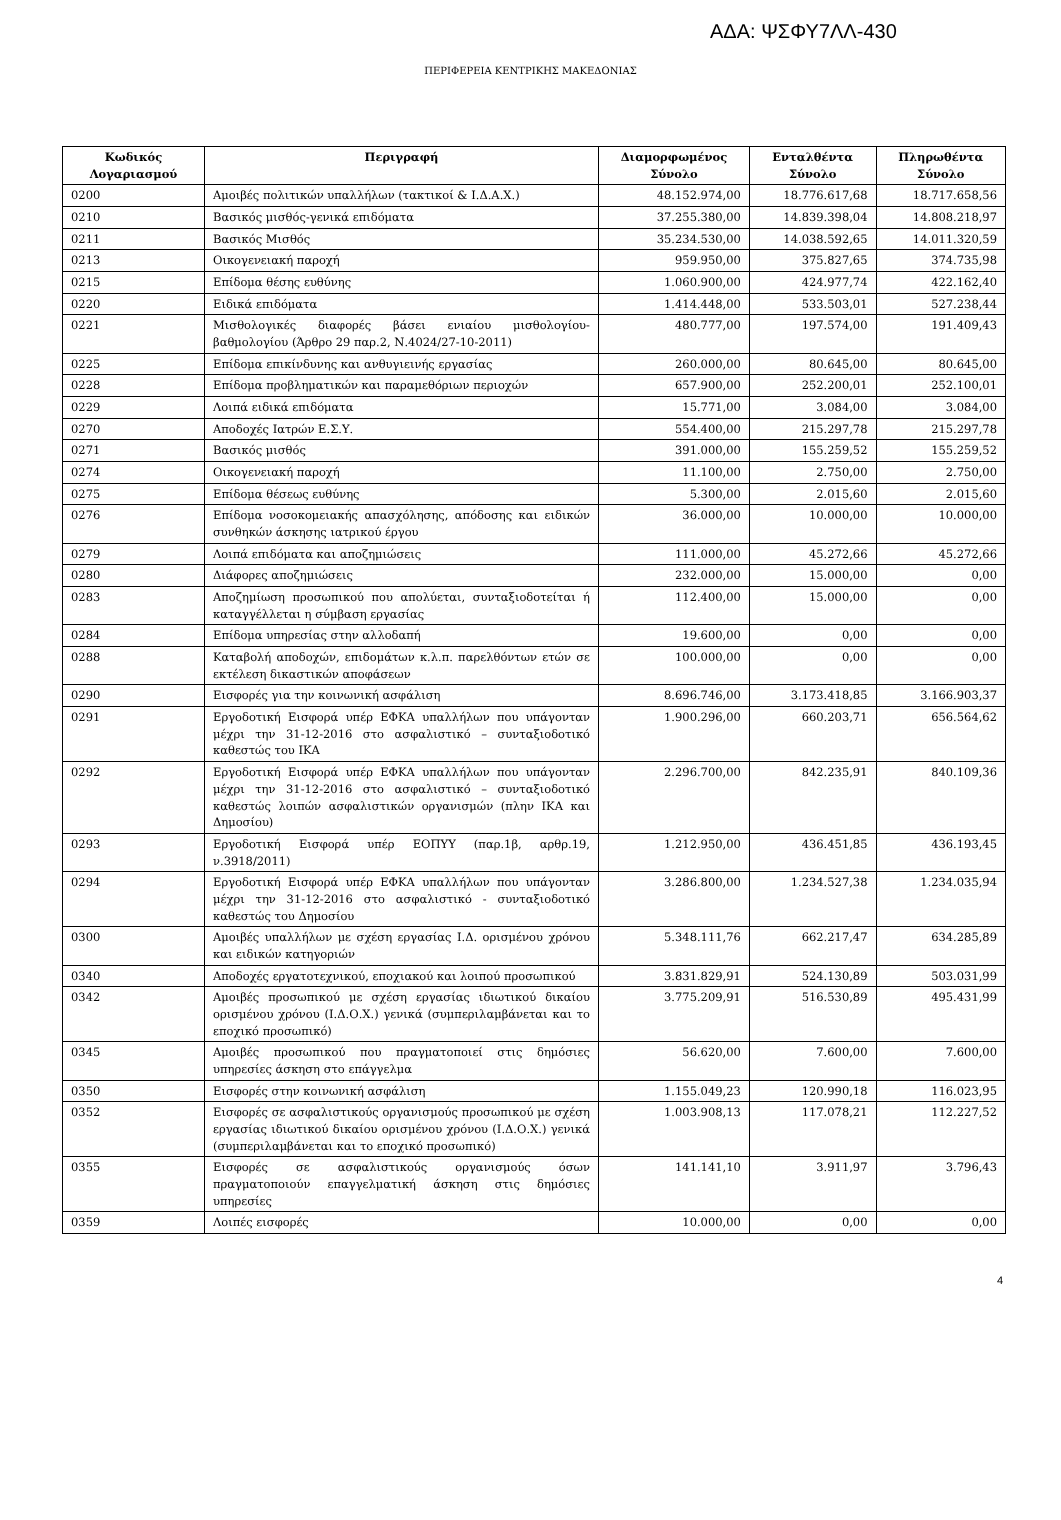ΑΔΑ: ΨΣΦΥ7ΛΛ-430
ΠΕΡΙΦΕΡΕΙΑ ΚΕΝΤΡΙΚΗΣ ΜΑΚΕΔΟΝΙΑΣ
| Κωδικός Λογαριασμού | Περιγραφή | Διαμορφωμένος Σύνολο | Ενταλθέντα Σύνολο | Πληρωθέντα Σύνολο |
| --- | --- | --- | --- | --- |
| 0200 | Αμοιβές πολιτικών υπαλλήλων (τακτικοί & Ι.Δ.Α.Χ.) | 48.152.974,00 | 18.776.617,68 | 18.717.658,56 |
| 0210 | Βασικός μισθός-γενικά επιδόματα | 37.255.380,00 | 14.839.398,04 | 14.808.218,97 |
| 0211 | Βασικός Μισθός | 35.234.530,00 | 14.038.592,65 | 14.011.320,59 |
| 0213 | Οικογενειακή παροχή | 959.950,00 | 375.827,65 | 374.735,98 |
| 0215 | Επίδομα θέσης ευθύνης | 1.060.900,00 | 424.977,74 | 422.162,40 |
| 0220 | Ειδικά επιδόματα | 1.414.448,00 | 533.503,01 | 527.238,44 |
| 0221 | Μισθολογικές διαφορές βάσει ενιαίου μισθολογίου-βαθμολογίου (Άρθρο 29 παρ.2, Ν.4024/27-10-2011) | 480.777,00 | 197.574,00 | 191.409,43 |
| 0225 | Επίδομα επικίνδυνης και ανθυγιεινής εργασίας | 260.000,00 | 80.645,00 | 80.645,00 |
| 0228 | Επίδομα προβληματικών και παραμεθόριων περιοχών | 657.900,00 | 252.200,01 | 252.100,01 |
| 0229 | Λοιπά ειδικά επιδόματα | 15.771,00 | 3.084,00 | 3.084,00 |
| 0270 | Αποδοχές Ιατρών Ε.Σ.Υ. | 554.400,00 | 215.297,78 | 215.297,78 |
| 0271 | Βασικός μισθός | 391.000,00 | 155.259,52 | 155.259,52 |
| 0274 | Οικογενειακή παροχή | 11.100,00 | 2.750,00 | 2.750,00 |
| 0275 | Επίδομα θέσεως ευθύνης | 5.300,00 | 2.015,60 | 2.015,60 |
| 0276 | Επίδομα νοσοκομειακής απασχόλησης, απόδοσης και ειδικών συνθηκών άσκησης ιατρικού έργου | 36.000,00 | 10.000,00 | 10.000,00 |
| 0279 | Λοιπά επιδόματα και αποζημιώσεις | 111.000,00 | 45.272,66 | 45.272,66 |
| 0280 | Διάφορες αποζημιώσεις | 232.000,00 | 15.000,00 | 0,00 |
| 0283 | Αποζημίωση προσωπικού που απολύεται, συνταξιοδοτείται ή καταγγέλλεται η σύμβαση εργασίας | 112.400,00 | 15.000,00 | 0,00 |
| 0284 | Επίδομα υπηρεσίας στην αλλοδαπή | 19.600,00 | 0,00 | 0,00 |
| 0288 | Καταβολή αποδοχών, επιδομάτων κ.λ.π. παρελθόντων ετών σε εκτέλεση δικαστικών αποφάσεων | 100.000,00 | 0,00 | 0,00 |
| 0290 | Εισφορές για την κοινωνική ασφάλιση | 8.696.746,00 | 3.173.418,85 | 3.166.903,37 |
| 0291 | Εργοδοτική Εισφορά υπέρ ΕΦΚΑ υπαλλήλων που υπάγονταν μέχρι την 31-12-2016 στο ασφαλιστικό – συνταξιοδοτικό καθεστώς του ΙΚΑ | 1.900.296,00 | 660.203,71 | 656.564,62 |
| 0292 | Εργοδοτική Εισφορά υπέρ ΕΦΚΑ υπαλλήλων που υπάγονταν μέχρι την 31-12-2016 στο ασφαλιστικό – συνταξιοδοτικό καθεστώς λοιπών ασφαλιστικών οργανισμών (πλην ΙΚΑ και Δημοσίου) | 2.296.700,00 | 842.235,91 | 840.109,36 |
| 0293 | Εργοδοτική Εισφορά υπέρ ΕΟΠΥΥ (παρ.1β, αρθρ.19, ν.3918/2011) | 1.212.950,00 | 436.451,85 | 436.193,45 |
| 0294 | Εργοδοτική Εισφορά υπέρ ΕΦΚΑ υπαλλήλων που υπάγονταν μέχρι την 31-12-2016 στο ασφαλιστικό - συνταξιοδοτικό καθεστώς του Δημοσίου | 3.286.800,00 | 1.234.527,38 | 1.234.035,94 |
| 0300 | Αμοιβές υπαλλήλων με σχέση εργασίας Ι.Δ. ορισμένου χρόνου και ειδικών κατηγοριών | 5.348.111,76 | 662.217,47 | 634.285,89 |
| 0340 | Αποδοχές εργατοτεχνικού, εποχιακού και λοιπού προσωπικού | 3.831.829,91 | 524.130,89 | 503.031,99 |
| 0342 | Αμοιβές προσωπικού με σχέση εργασίας ιδιωτικού δικαίου ορισμένου χρόνου (Ι.Δ.Ο.Χ.) γενικά (συμπεριλαμβάνεται και το εποχικό προσωπικό) | 3.775.209,91 | 516.530,89 | 495.431,99 |
| 0345 | Αμοιβές προσωπικού που πραγματοποιεί στις δημόσιες υπηρεσίες άσκηση στο επάγγελμα | 56.620,00 | 7.600,00 | 7.600,00 |
| 0350 | Εισφορές στην κοινωνική ασφάλιση | 1.155.049,23 | 120.990,18 | 116.023,95 |
| 0352 | Εισφορές σε ασφαλιστικούς οργανισμούς προσωπικού με σχέση εργασίας ιδιωτικού δικαίου ορισμένου χρόνου (Ι.Δ.Ο.Χ.) γενικά (συμπεριλαμβάνεται και το εποχικό προσωπικό) | 1.003.908,13 | 117.078,21 | 112.227,52 |
| 0355 | Εισφορές σε ασφαλιστικούς οργανισμούς όσων πραγματοποιούν επαγγελματική άσκηση στις δημόσιες υπηρεσίες | 141.141,10 | 3.911,97 | 3.796,43 |
| 0359 | Λοιπές εισφορές | 10.000,00 | 0,00 | 0,00 |
4